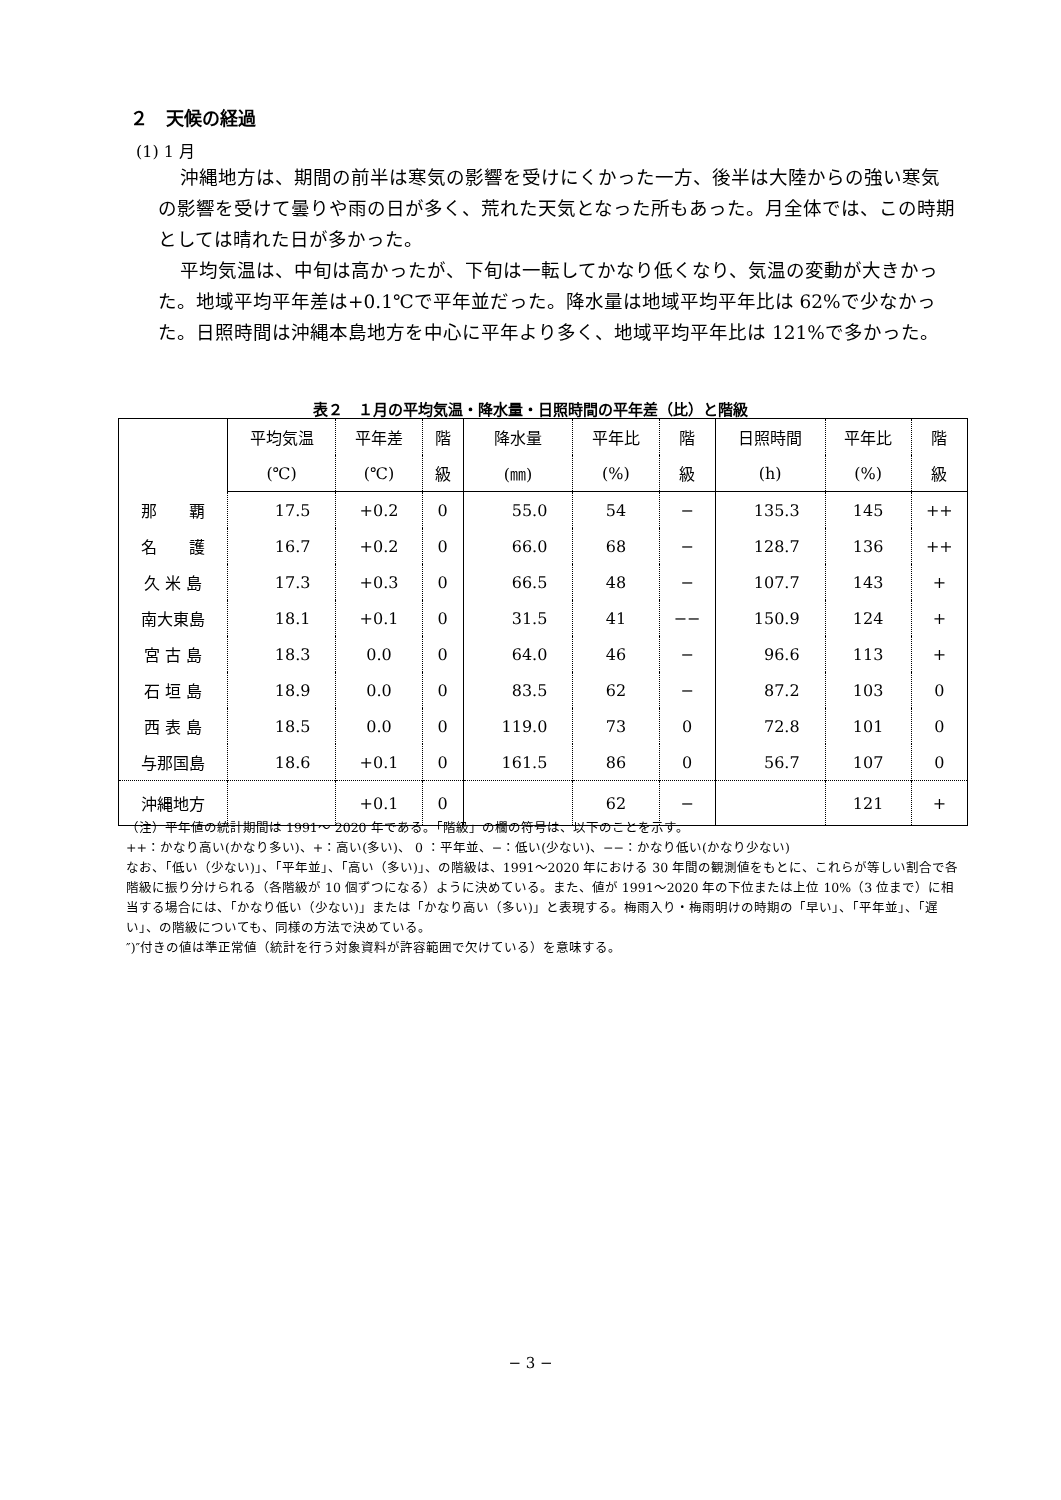２　天候の経過
(1) 1 月
沖縄地方は、期間の前半は寒気の影響を受けにくかった一方、後半は大陸からの強い寒気の影響を受けて曇りや雨の日が多く、荒れた天気となった所もあった。月全体では、この時期としては晴れた日が多かった。
平均気温は、中旬は高かったが、下旬は一転してかなり低くなり、気温の変動が大きかった。地域平均平年差は+0.1℃で平年並だった。降水量は地域平均平年比は 62%で少なかった。日照時間は沖縄本島地方を中心に平年より多く、地域平均平年比は 121%で多かった。
表２　１月の平均気温・降水量・日照時間の平年差（比）と階級
| | 平均気温 | 平年差 | 階 | 降水量 | 平年比 | 階 | 日照時間 | 平年比 | 階 |
| --- | --- | --- | --- | --- | --- | --- | --- | --- | --- |
| | (℃) | (℃) | 級 | (㎜) | (%) | 級 | (h) | (%) | 級 |
| 那 覇 | 17.5 | +0.2 | 0 | 55.0 | 54 | − | 135.3 | 145 | ++ |
| 名 護 | 16.7 | +0.2 | 0 | 66.0 | 68 | − | 128.7 | 136 | ++ |
| 久 米 島 | 17.3 | +0.3 | 0 | 66.5 | 48 | − | 107.7 | 143 | + |
| 南大東島 | 18.1 | +0.1 | 0 | 31.5 | 41 | −− | 150.9 | 124 | + |
| 宮 古 島 | 18.3 | 0.0 | 0 | 64.0 | 46 | − | 96.6 | 113 | + |
| 石 垣 島 | 18.9 | 0.0 | 0 | 83.5 | 62 | − | 87.2 | 103 | 0 |
| 西 表 島 | 18.5 | 0.0 | 0 | 119.0 | 73 | 0 | 72.8 | 101 | 0 |
| 与那国島 | 18.6 | +0.1 | 0 | 161.5 | 86 | 0 | 56.7 | 107 | 0 |
| 沖縄地方 | | +0.1 | 0 | | 62 | − | | 121 | + |
（注）平年値の統計期間は 1991～ 2020 年である。「階級」の欄の符号は、以下のことを示す。
++：かなり高い(かなり多い)、+：高い(多い)、 0 ：平年並、−：低い(少ない)、−−：かなり低い(かなり少ない)
なお、「低い（少ない)」、「平年並」、「高い（多い)」、の階級は、1991～2020 年における 30 年間の観測値をもとに、これらが等しい割合で各階級に振り分けられる（各階級が 10 個ずつになる）ように決めている。また、値が 1991～2020 年の下位または上位 10%（3 位まで）に相当する場合には、「かなり低い（少ない)」または「かなり高い（多い)」と表現する。梅雨入り・梅雨明けの時期の「早い」、「平年並」、「遅い」、の階級についても、同様の方法で決めている。
″)″付きの値は準正常値（統計を行う対象資料が許容範囲で欠けている）を意味する。
− 3 −